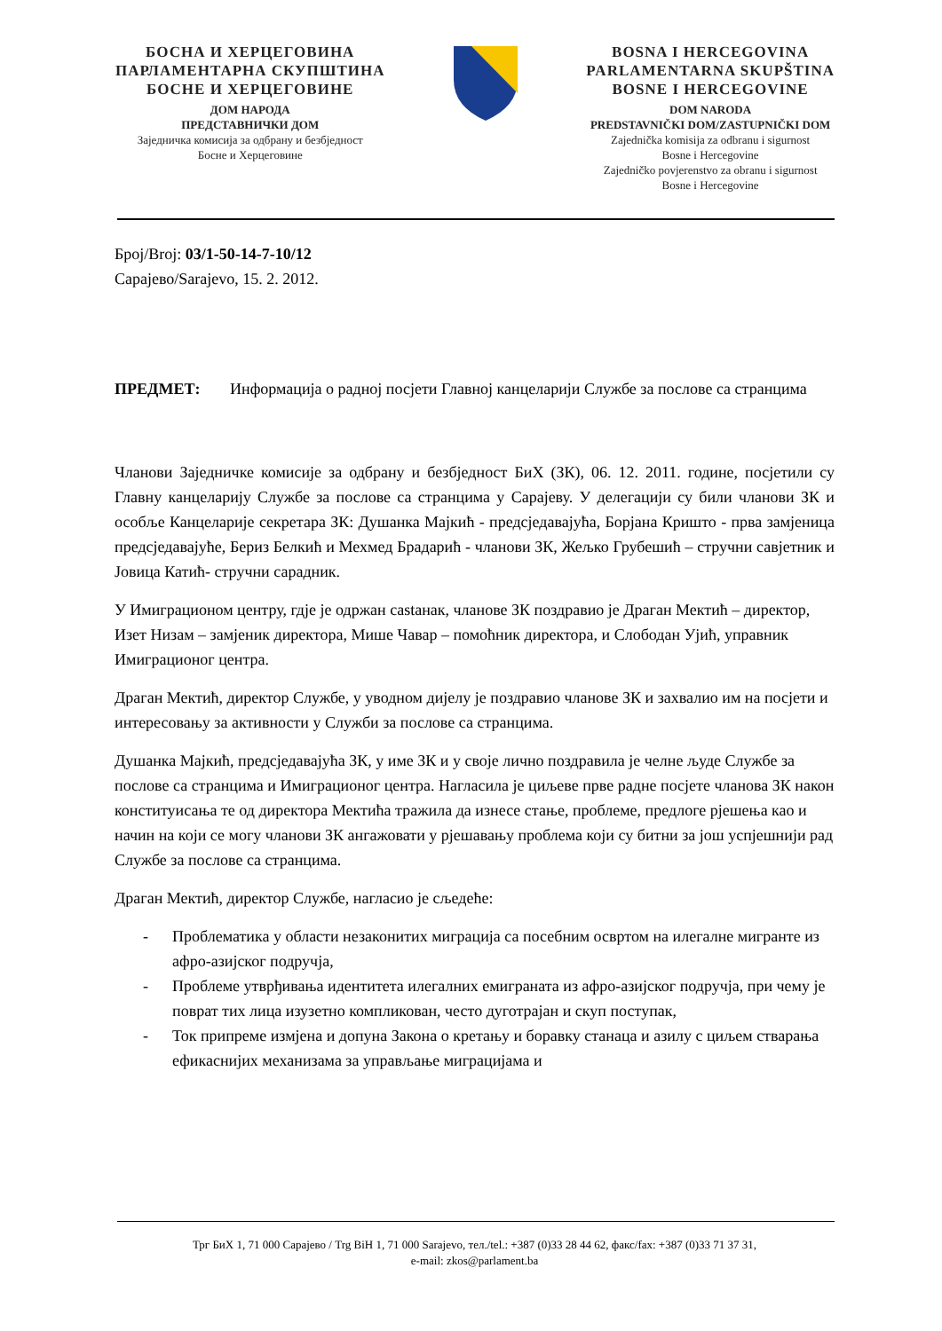БОСНА И ХЕРЦЕГОВИНА
ПАРЛАМЕНТАРНА СКУПШТИНА
БОСНЕ И ХЕРЦЕГОВИНЕ
ДОМ НАРОДА
ПРЕДСТАВНИЧКИ ДОМ
Заједничка комисија за одбрану и безбједност
Босне и Херцеговине
BOSNA I HERCEGOVINA
PARLAMENTARNA SKUPŠTINA
BOSNE I HERCEGOVINE
DOM NARODA
PREDSTAVNIČKI DOM/ZASTUPNIČKI DOM
Zajednička komisija za odbranu i sigurnost
Bosne i Hercegovine
Zajedničko povjerenstvo za obranu i sigurnost
Bosne i Hercegovine
Број/Broj: 03/1-50-14-7-10/12
Сарајево/Sarajevo, 15. 2. 2012.
ПРЕДМЕТ: Информација о радној посјети Главној канцеларији Службе за послове са странцима
Чланови Заједничке комисије за одбрану и безбједност БиХ (ЗК), 06. 12. 2011. године, посјетили су Главну канцеларију Службе за послове са странцима у Сарајеву. У делегацији су били чланови ЗК и особље Канцеларије секретара ЗК: Душанка Мајкић - предсједавајућа, Борјана Кришто - прва замјеница предсједавајуће, Бериз Белкић и Мехмед Брадарић - чланови ЗК, Жељко Грубешић – стручни савјетник и Јовица Катић- стручни сарадник.
У Имиграционом центру, гдје је одржан сastанак, чланове ЗК поздравио је Драган Мектић – директор, Изет Низам – замјеник директора, Мише Чавар – помоћник директора, и Слободан Ујић, управник Имиграционог центра.
Драган Мектић, директор Службе, у уводном дијелу је поздравио чланове ЗК и захвалио им на посјети и интересовању за активности у Служби за послове са странцима.
Душанка Мајкић, предсједавајућа ЗК, у име ЗК и у своје лично поздравила је челне људе Службе за послове са странцима и Имиграционог центра. Нагласила је циљеве прве радне посјете чланова ЗК након конституисања те од директора Мектића тражила да изнесе стање, проблеме, предлоге рјешења као и начин на који се могу чланови ЗК ангажовати у рјешавању проблема који су битни за још успјешнији рад Службе за послове са странцима.
Драган Мектић, директор Службе, нагласио је сљедеће:
- Проблематика у области незаконитих миграција са посебним освртом на илегалне мигранте из афро-азијског подручја,
- Проблеме утврђивања идентитета илегалних емиграната из афро-азијског подручја, при чему је поврат тих лица изузетно компликован, често дуготрајан и скуп поступак,
- Ток припреме измјена и допуна Закона о кретању и боравку станаца и азилу с циљем стварања ефикаснијих механизама за управљање миграцијама и
Трг БиХ 1, 71 000 Сарајево / Trg BiH 1, 71 000 Sarajevo, тел./tel.: +387 (0)33 28 44 62, факс/fax: +387 (0)33 71 37 31,
e-mail: zkos@parlament.ba